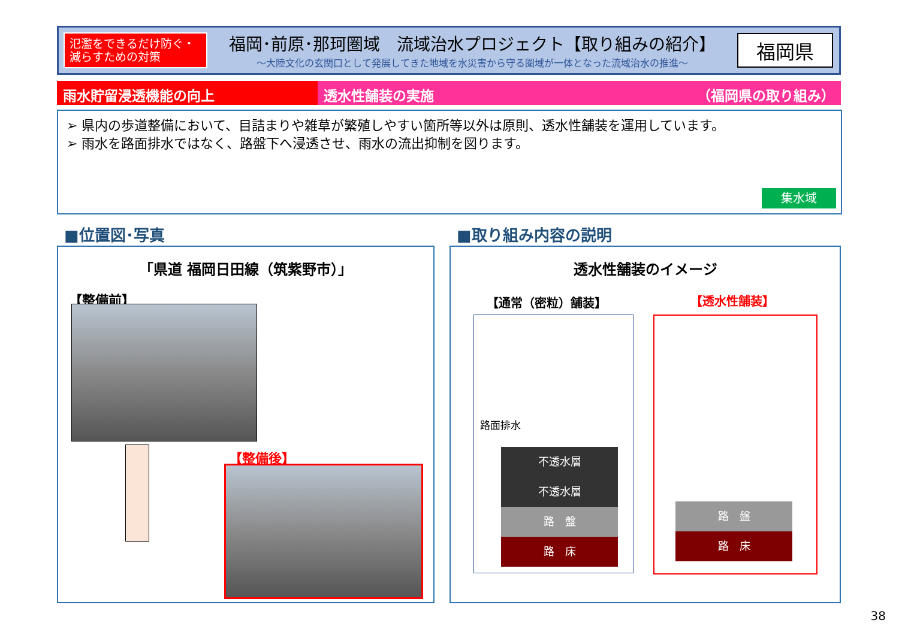氾濫をできるだけ防ぐ・
減らすための対策
福岡･前原･那珂圏域　流域治水プロジェクト【取り組みの紹介】
～大陸文化の玄関口として発展してきた地域を水災害から守る圏域が一体となった流域治水の推進～
福岡県
雨水貯留浸透機能の向上 透水性舗装の実施 （福岡県の取り組み）
➢ 県内の歩道整備において、目詰まりや雑草が繁殖しやすい箇所等以外は原則、透水性舗装を運用しています。
➢ 雨水を路面排水ではなく、路盤下へ浸透させ、雨水の流出抑制を図ります。
集水域
■位置図･写真 ■取り組み内容の説明
「県道 福岡日田線（筑紫野市）」
【整備前】
【整備後】
透水性舗装のイメージ
【通常（密粒）舗装】 【透水性舗装】
路面排水
不透水層
不透水層
路　盤
路　床
路　盤
路　床
38